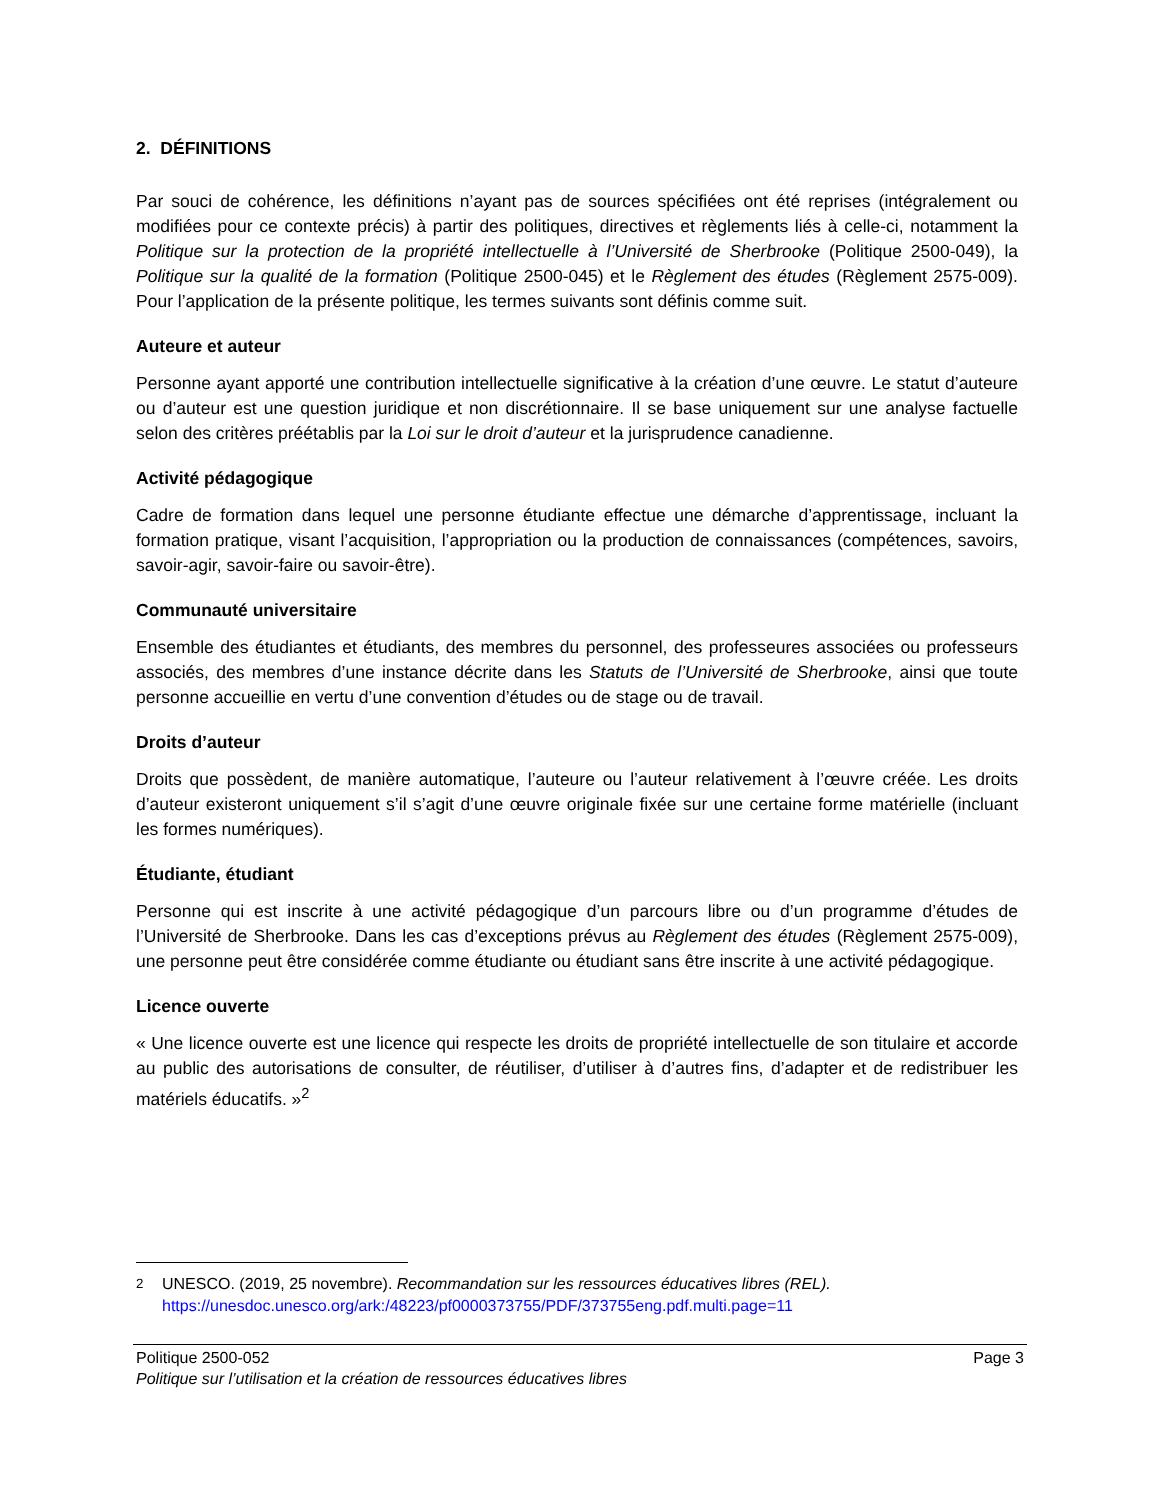2. DÉFINITIONS
Par souci de cohérence, les définitions n’ayant pas de sources spécifiées ont été reprises (intégralement ou modifiées pour ce contexte précis) à partir des politiques, directives et règlements liés à celle-ci, notamment la Politique sur la protection de la propriété intellectuelle à l’Université de Sherbrooke (Politique 2500-049), la Politique sur la qualité de la formation (Politique 2500-045) et le Règlement des études (Règlement 2575-009). Pour l’application de la présente politique, les termes suivants sont définis comme suit.
Auteure et auteur
Personne ayant apporté une contribution intellectuelle significative à la création d’une œuvre. Le statut d’auteure ou d’auteur est une question juridique et non discrétionnaire. Il se base uniquement sur une analyse factuelle selon des critères préétablis par la Loi sur le droit d’auteur et la jurisprudence canadienne.
Activité pédagogique
Cadre de formation dans lequel une personne étudiante effectue une démarche d’apprentissage, incluant la formation pratique, visant l’acquisition, l’appropriation ou la production de connaissances (compétences, savoirs, savoir-agir, savoir-faire ou savoir-être).
Communauté universitaire
Ensemble des étudiantes et étudiants, des membres du personnel, des professeures associées ou professeurs associés, des membres d’une instance décrite dans les Statuts de l’Université de Sherbrooke, ainsi que toute personne accueillie en vertu d’une convention d’études ou de stage ou de travail.
Droits d’auteur
Droits que possèdent, de manière automatique, l’auteure ou l’auteur relativement à l’œuvre créée. Les droits d’auteur existeront uniquement s’il s’agit d’une œuvre originale fixée sur une certaine forme matérielle (incluant les formes numériques).
Étudiante, étudiant
Personne qui est inscrite à une activité pédagogique d’un parcours libre ou d’un programme d’études de l’Université de Sherbrooke. Dans les cas d’exceptions prévus au Règlement des études (Règlement 2575-009), une personne peut être considérée comme étudiante ou étudiant sans être inscrite à une activité pédagogique.
Licence ouverte
« Une licence ouverte est une licence qui respecte les droits de propriété intellectuelle de son titulaire et accorde au public des autorisations de consulter, de réutiliser, d’utiliser à d’autres fins, d’adapter et de redistribuer les matériels éducatifs. »<sup>2</sup>
<sup>2</sup> UNESCO. (2019, 25 novembre). Recommandation sur les ressources éducatives libres (REL).
https://unesdoc.unesco.org/ark:/48223/pf0000373755/PDF/373755eng.pdf.multi.page=11
Politique 2500-052 Page 3
Politique sur l’utilisation et la création de ressources éducatives libres